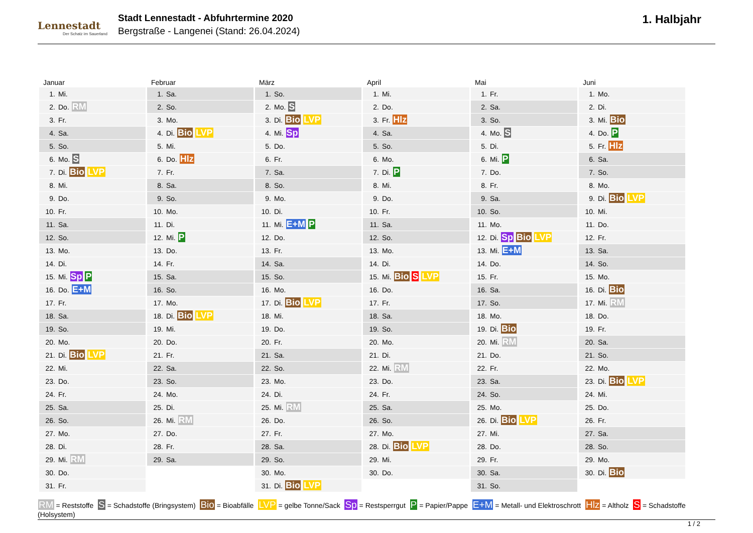Lennestadt
Der Schatz im Sauerland
Stadt Lennestadt - Abfuhrtermine 2020
Bergstraße - Langenei (Stand: 26.04.2024)
1. Halbjahr
| Januar | Februar | März | April | Mai | Juni |
| --- | --- | --- | --- | --- | --- |
| 1. Mi. | 1. Sa. | 1. So. | 1. Mi. | 1. Fr. | 1. Mo. |
| 2. Do. RM | 2. So. | 2. Mo. S | 2. Do. | 2. Sa. | 2. Di. |
| 3. Fr. | 3. Mo. | 3. Di. Bio LVP | 3. Fr. Hlz | 3. So. | 3. Mi. Bio |
| 4. Sa. | 4. Di. Bio LVP | 4. Mi. Sp | 4. Sa. | 4. Mo. S | 4. Do. P |
| 5. So. | 5. Mi. | 5. Do. | 5. So. | 5. Di. | 5. Fr. Hlz |
| 6. Mo. S | 6. Do. Hlz | 6. Fr. | 6. Mo. | 6. Mi. P | 6. Sa. |
| 7. Di. Bio LVP | 7. Fr. | 7. Sa. | 7. Di. P | 7. Do. | 7. So. |
| 8. Mi. | 8. Sa. | 8. So. | 8. Mi. | 8. Fr. | 8. Mo. |
| 9. Do. | 9. So. | 9. Mo. | 9. Do. | 9. Sa. | 9. Di. Bio LVP |
| 10. Fr. | 10. Mo. | 10. Di. | 10. Fr. | 10. So. | 10. Mi. |
| 11. Sa. | 11. Di. | 11. Mi. E+M P | 11. Sa. | 11. Mo. | 11. Do. |
| 12. So. | 12. Mi. P | 12. Do. | 12. So. | 12. Di. Sp Bio LVP | 12. Fr. |
| 13. Mo. | 13. Do. | 13. Fr. | 13. Mo. | 13. Mi. E+M | 13. Sa. |
| 14. Di. | 14. Fr. | 14. Sa. | 14. Di. | 14. Do. | 14. So. |
| 15. Mi. Sp P | 15. Sa. | 15. So. | 15. Mi. Bio S LVP | 15. Fr. | 15. Mo. |
| 16. Do. E+M | 16. So. | 16. Mo. | 16. Do. | 16. Sa. | 16. Di. Bio |
| 17. Fr. | 17. Mo. | 17. Di. Bio LVP | 17. Fr. | 17. So. | 17. Mi. RM |
| 18. Sa. | 18. Di. Bio LVP | 18. Mi. | 18. Sa. | 18. Mo. | 18. Do. |
| 19. So. | 19. Mi. | 19. Do. | 19. So. | 19. Di. Bio | 19. Fr. |
| 20. Mo. | 20. Do. | 20. Fr. | 20. Mo. | 20. Mi. RM | 20. Sa. |
| 21. Di. Bio LVP | 21. Fr. | 21. Sa. | 21. Di. | 21. Do. | 21. So. |
| 22. Mi. | 22. Sa. | 22. So. | 22. Mi. RM | 22. Fr. | 22. Mo. |
| 23. Do. | 23. So. | 23. Mo. | 23. Do. | 23. Sa. | 23. Di. Bio LVP |
| 24. Fr. | 24. Mo. | 24. Di. | 24. Fr. | 24. So. | 24. Mi. |
| 25. Sa. | 25. Di. | 25. Mi. RM | 25. Sa. | 25. Mo. | 25. Do. |
| 26. So. | 26. Mi. RM | 26. Do. | 26. So. | 26. Di. Bio LVP | 26. Fr. |
| 27. Mo. | 27. Do. | 27. Fr. | 27. Mo. | 27. Mi. | 27. Sa. |
| 28. Di. | 28. Fr. | 28. Sa. | 28. Di. Bio LVP | 28. Do. | 28. So. |
| 29. Mi. RM | 29. Sa. | 29. So. | 29. Mi. | 29. Fr. | 29. Mo. |
| 30. Do. | | 30. Mo. | 30. Do. | 30. Sa. | 30. Di. Bio |
| 31. Fr. | | 31. Di. Bio LVP | | 31. So. | |
RM = Reststoffe S = Schadstoffe (Bringsystem) Bio = Bioabfälle LVP = gelbe Tonne/Sack Sp = Restsperrgut P = Papier/Pappe E+M = Metall- und Elektroschrott Hlz = Altholz S = Schadstoffe (Holsystem)
1 / 2